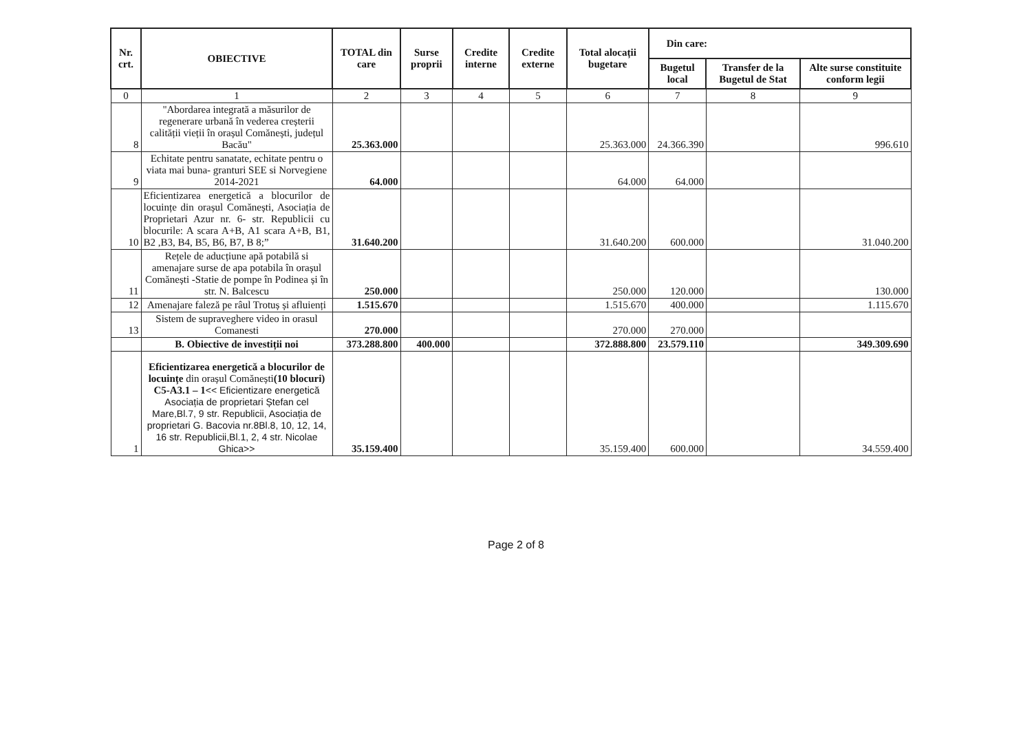| Nr. crt. | OBIECTIVE | TOTAL din care | Surse proprii | Credite interne | Credite externe | Total alocații bugetare | Din care: | | |
| --- | --- | --- | --- | --- | --- | --- | --- | --- | --- |
| | | | | | | | Bugetul local | Transfer de la Bugetul de Stat | Alte surse constituite conform legii |
| 0 | 1 | 2 | 3 | 4 | 5 | 6 | 7 | 8 | 9 |
| 8 | "Abordarea integrată a măsurilor de regenerare urbană în vederea creșterii calității vieții în orașul Comănești, județul Bacău" | 25.363.000 | | | | 25.363.000 | 24.366.390 | | 996.610 |
| 9 | Echitate pentru sanatate, echitate pentru o viata mai buna- granturi SEE si Norvegiene 2014-2021 | 64.000 | | | | 64.000 | 64.000 | | |
| 10 | Eficientizarea energetică a blocurilor de locuințe din orașul Comănești, Asociația de Proprietari Azur nr. 6- str. Republicii cu blocurile: A scara A+B, A1 scara A+B, B1, B2 ,B3, B4, B5, B6, B7, B 8;” | 31.640.200 | | | | 31.640.200 | 600.000 | | 31.040.200 |
| 11 | Rețele de aducțiune apă potabilă si amenajare surse de apa potabila în orașul Comănești -Statie de pompe în Podinea și în str. N. Balcescu | 250.000 | | | | 250.000 | 120.000 | | 130.000 |
| 12 | Amenajare faleză pe râul Trotuș și afluienți | 1.515.670 | | | | 1.515.670 | 400.000 | | 1.115.670 |
| 13 | Sistem de supraveghere video in orasul Comanesti | 270.000 | | | | 270.000 | 270.000 | | |
| | B. Obiective de investiții noi | 373.288.800 | 400.000 | | | 372.888.800 | 23.579.110 | | 349.309.690 |
| 1 | Eficientizarea energetică a blocurilor de locuințe din orașul Comănești (10 blocuri) C5-A3.1 – 1 << Eficientizare energetică Asociația de proprietari Ștefan cel Mare,Bl.7, 9 str. Republicii, Asociația de proprietari G. Bacovia nr.8Bl.8, 10, 12, 14, 16 str. Republicii,Bl.1, 2, 4 str. Nicolae Ghica>> | 35.159.400 | | | | 35.159.400 | 600.000 | | 34.559.400 |
Page 2 of 8